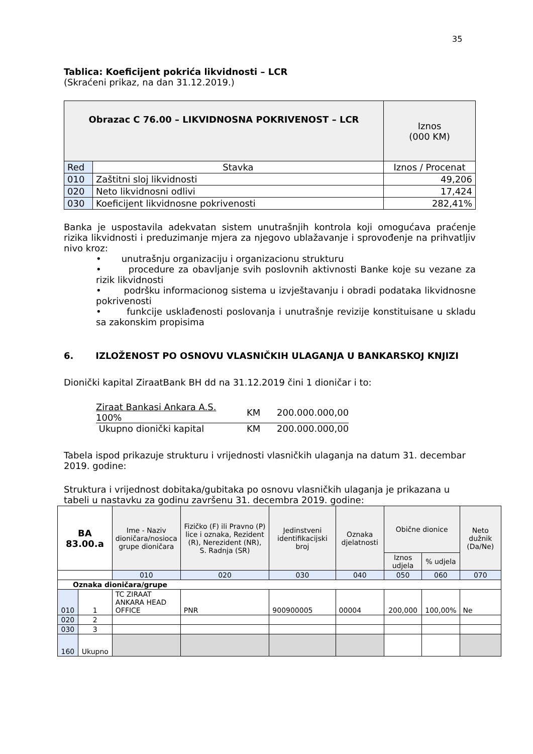35
Tablica: Koeficijent pokrića likvidnosti – LCR
(Skraćeni prikaz, na dan 31.12.2019.)
| Obrazac C 76.00 – LIKVIDNOSNA POKRIVENOST – LCR | | Iznos (000 KM) |
| Red | Stavka | Iznos / Procenat |
| 010 | Zaštitni sloj likvidnosti | 49,206 |
| 020 | Neto likvidnosni odlivi | 17,424 |
| 030 | Koeficijent likvidnosne pokrivenosti | 282,41% |
Banka je uspostavila adekvatan sistem unutrašnjih kontrola koji omogućava praćenje rizika likvidnosti i preduzimanje mjera za njegovo ublažavanje i sprovođenje na prihvatljiv nivo kroz:
• unutrašnju organizaciju i organizacionu strukturu
• procedure za obavljanje svih poslovnih aktivnosti Banke koje su vezane za rizik likvidnosti
• podršku informacionog sistema u izvještavanju i obradi podataka likvidnosne pokrivenosti
• funkcije usklađenosti poslovanja i unutrašnje revizije konstituisane u skladu sa zakonskim propisima
6. IZLOŽENOST PO OSNOVU VLASNIČKIH ULAGANJA U BANKARSKOJ KNJIZI
Dionički kapital ZiraatBank BH dd na 31.12.2019 čini 1 dioničar i to:
| Ziraat Bankasi Ankara A.S. 100% | KM | 200.000.000,00 |
| Ukupno dionički kapital | KM | 200.000.000,00 |
Tabela ispod prikazuje strukturu i vrijednosti vlasničkih ulaganja na datum 31. decembar 2019. godine:
Struktura i vrijednost dobitaka/gubitaka po osnovu vlasničkih ulaganja je prikazana u tabeli u nastavku za godinu završenu 31. decembra 2019. godine:
| BA 83.00.a | | Ime - Naziv dioničara/nosioca grupe dioničara | Fizičko (F) ili Pravno (P) lice i oznaka, Rezident (R), Nerezident (NR), S. Radnja (SR) | Jedinstveni identifikacijski broj | Oznaka djelatnosti | Obične dionice | | Neto dužnik (Da/Ne) |
| | | | | | | Iznos udjela | % udjela | |
| | | 010 | 020 | 030 | 040 | 050 | 060 | 070 |
| Oznaka dioničara/grupe | | | | | | | | |
| 010 | 1 | TC ZIRAAT ANKARA HEAD OFFICE | PNR | 900900005 | 00004 | 200,000 | 100,00% | Ne |
| 020 | 2 | | | | | | | |
| 030 | 3 | | | | | | | |
| 160 | Ukupno | | | | | | | |